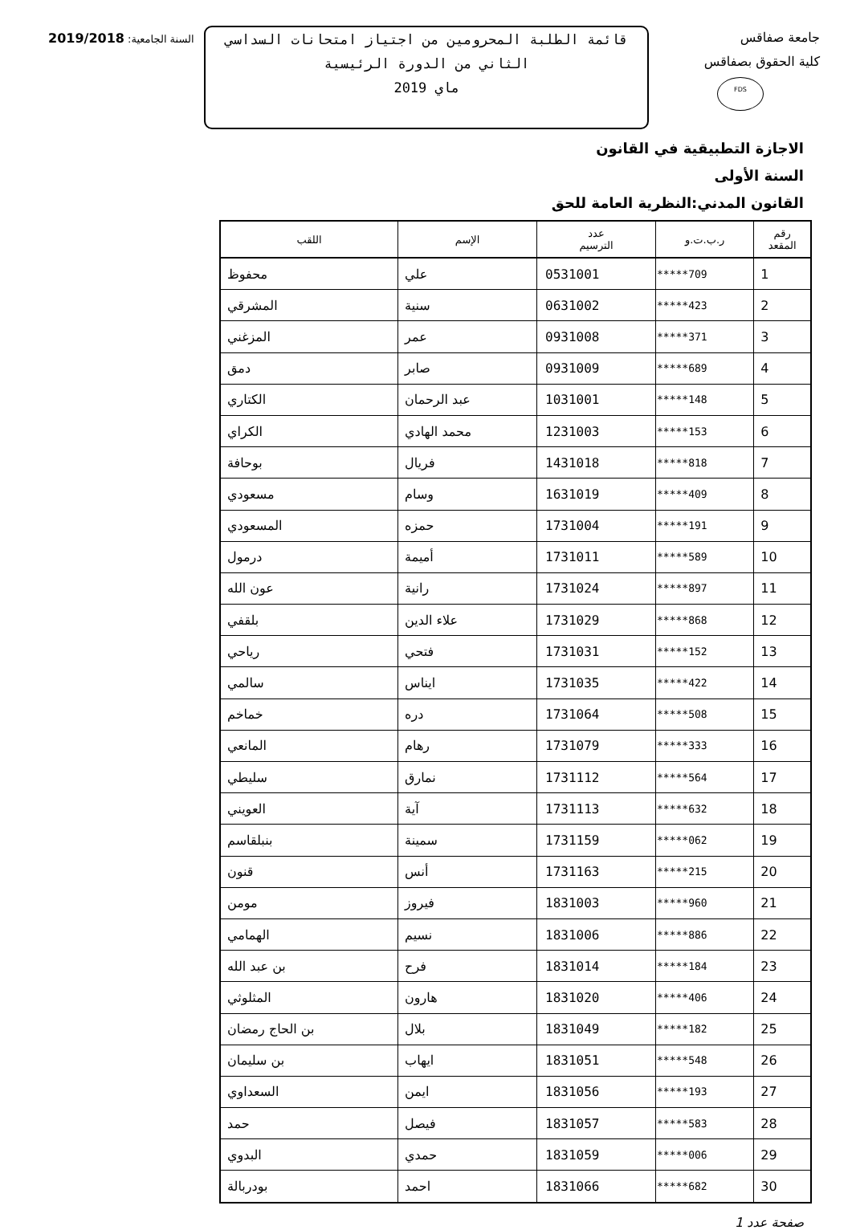جامعة صفاقس
كلية الحقوق بصفاقس
FDS
قائمة الطلبة المحرومين من اجتياز امتحانات السداسي الثاني من الدورة الرئيسية
ماي 2019
السنة الجامعية: 2019/2018
الاجازة التطبيقية في القانون
السنة الأولى
القانون المدني:النظرية العامة للحق
| رقم المقعد | ر.ب.ت.و | عدد الترسيم | الإسم | اللقب |
| --- | --- | --- | --- | --- |
| 1 | *****709 | 0531001 | علي | محفوظ |
| 2 | *****423 | 0631002 | سنية | المشرقي |
| 3 | *****371 | 0931008 | عمر | المزغني |
| 4 | *****689 | 0931009 | صابر | دمق |
| 5 | *****148 | 1031001 | عبد الرحمان | الكتاري |
| 6 | *****153 | 1231003 | محمد الهادي | الكراي |
| 7 | *****818 | 1431018 | فريال | بوحافة |
| 8 | *****409 | 1631019 | وسام | مسعودي |
| 9 | *****191 | 1731004 | حمزه | المسعودي |
| 10 | *****589 | 1731011 | أميمة | درمول |
| 11 | *****897 | 1731024 | رانية | عون الله |
| 12 | *****868 | 1731029 | علاء الدين | بلقفي |
| 13 | *****152 | 1731031 | فتحي | رياحي |
| 14 | *****422 | 1731035 | ايناس | سالمي |
| 15 | *****508 | 1731064 | دره | خماخم |
| 16 | *****333 | 1731079 | رهام | المانعي |
| 17 | *****564 | 1731112 | نمارق | سليطي |
| 18 | *****632 | 1731113 | آية | العويني |
| 19 | *****062 | 1731159 | سمينة | بنبلقاسم |
| 20 | *****215 | 1731163 | أنس | قنون |
| 21 | *****960 | 1831003 | فيروز | مومن |
| 22 | *****886 | 1831006 | نسيم | الهمامي |
| 23 | *****184 | 1831014 | فرح | بن عبد الله |
| 24 | *****406 | 1831020 | هارون | المثلوثي |
| 25 | *****182 | 1831049 | بلال | بن الحاج رمضان |
| 26 | *****548 | 1831051 | ايهاب | بن سليمان |
| 27 | *****193 | 1831056 | ايمن | السعداوي |
| 28 | *****583 | 1831057 | فيصل | حمد |
| 29 | *****006 | 1831059 | حمدي | البدوي |
| 30 | *****682 | 1831066 | احمد | بودربالة |
صفحة عدد 1